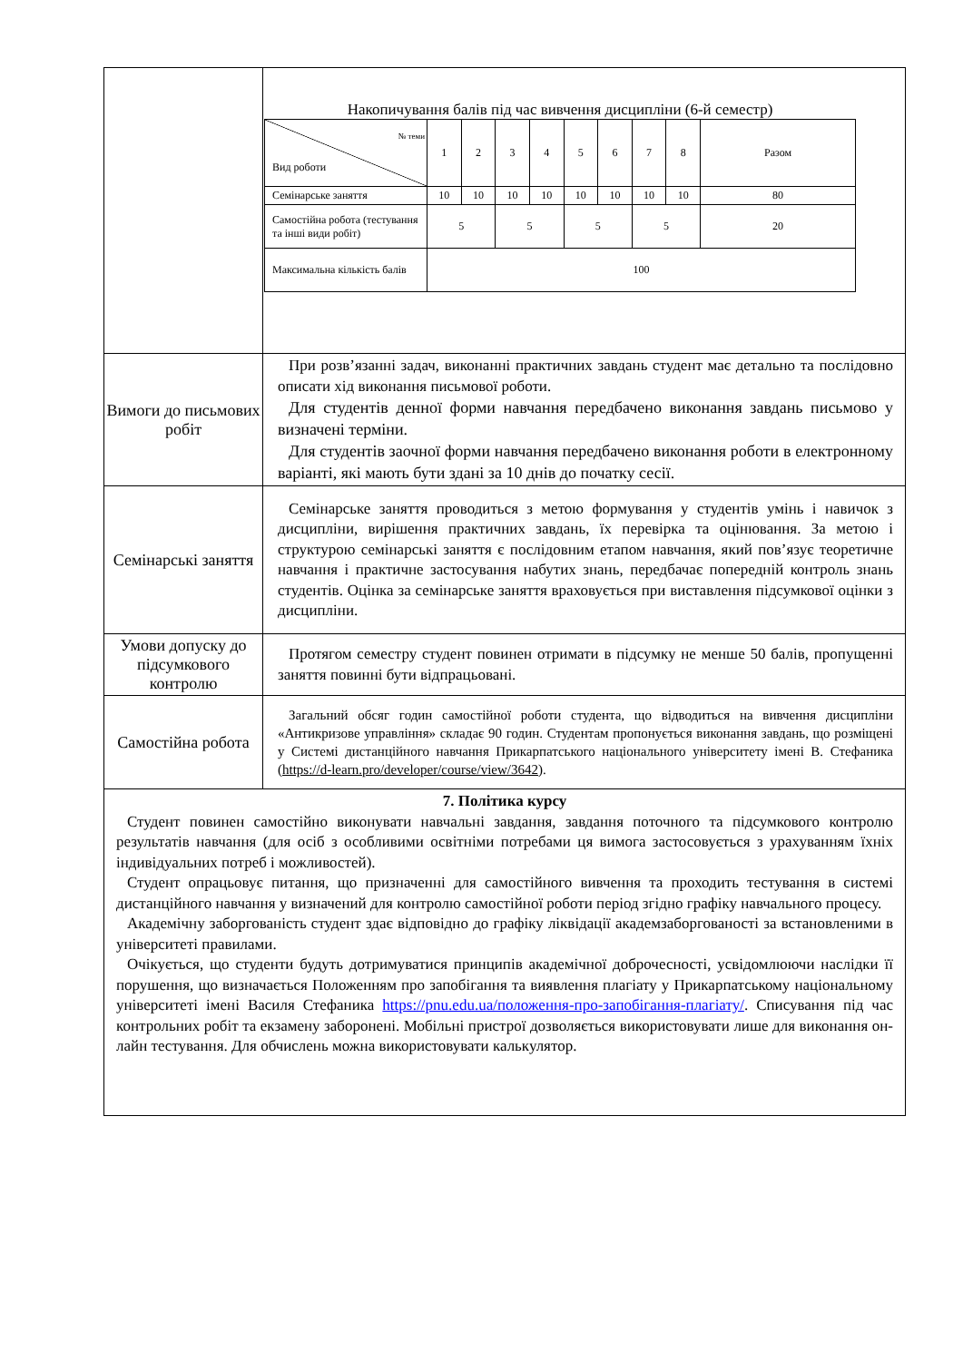| | Накопичування балів під час вивчення дисципліни (6-й семестр) / № теми Вид роботи / 1 / 2 / 3 / 4 / 5 / 6 / 7 / 8 / Разом / / Семінарське заняття / 10 / 10 / 10 / 10 / 10 / 10 / 10 / 10 / 80 / / Самостійна робота (тестування та інші види робіт) / 5 / / 5 / / 5 / / 5 / / 20 / / Максимальна кількість балів / 100 / / / / / / / / / |
| Вимоги до письмових робіт | При розв’язанні задач, виконанні практичних завдань студент має детально та послідовно описати хід виконання письмової роботи. Для студентів денної форми навчання передбачено виконання завдань письмово у визначені терміни. Для студентів заочної форми навчання передбачено виконання роботи в електронному варіанті, які мають бути здані за 10 днів до початку сесії. |
| Семінарські заняття | Семінарське заняття проводиться з метою формування у студентів умінь і навичок з дисципліни, вирішення практичних завдань, їх перевірка та оцінювання. За метою і структурою семінарські заняття є послідовним етапом навчання, який пов’язує теоретичне навчання і практичне застосування набутих знань, передбачає попередній контроль знань студентів. Оцінка за семінарське заняття враховується при виставлення підсумкової оцінки з дисципліни. |
| Умови допуску до підсумкового контролю | Протягом семестру студент повинен отримати в підсумку не менше 50 балів, пропущенні заняття повинні бути відпрацьовані. |
| Самостійна робота | Загальний обсяг годин самостійної роботи студента, що відводиться на вивчення дисципліни «Антикризове управління» складає 90 годин. Студентам пропонується виконання завдань, що розміщені у Системі дистанційного навчання Прикарпатського національного університету імені В. Стефаника ( https://d-learn.pro/developer/course/view/3642 ). |
| 7. Політика курсу Студент повинен самостійно виконувати навчальні завдання, завдання поточного та підсумкового контролю результатів навчання (для осіб з особливими освітніми потребами ця вимога застосовується з урахуванням їхніх індивідуальних потреб і можливостей). Студент опрацьовує питання, що призначенні для самостійного вивчення та проходить тестування в системі дистанційного навчання у визначений для контролю самостійної роботи період згідно графіку навчального процесу. Академічну заборгованість студент здає відповідно до графіку ліквідації академзаборгованості за встановленими в університеті правилами. Очікується, що студенти будуть дотримуватися принципів академічної доброчесності, усвідомлюючи наслідки її порушення, що визначається Положенням про запобігання та виявлення плагіату у Прикарпатському національному університеті імені Василя Стефаника https://pnu.edu.ua/положення-про-запобігання-плагіату/ . Списування під час контрольних робіт та екзамену заборонені. Мобільні пристрої дозволяється використовувати лише для виконання он-лайн тестування. Для обчислень можна використовувати калькулятор. | |